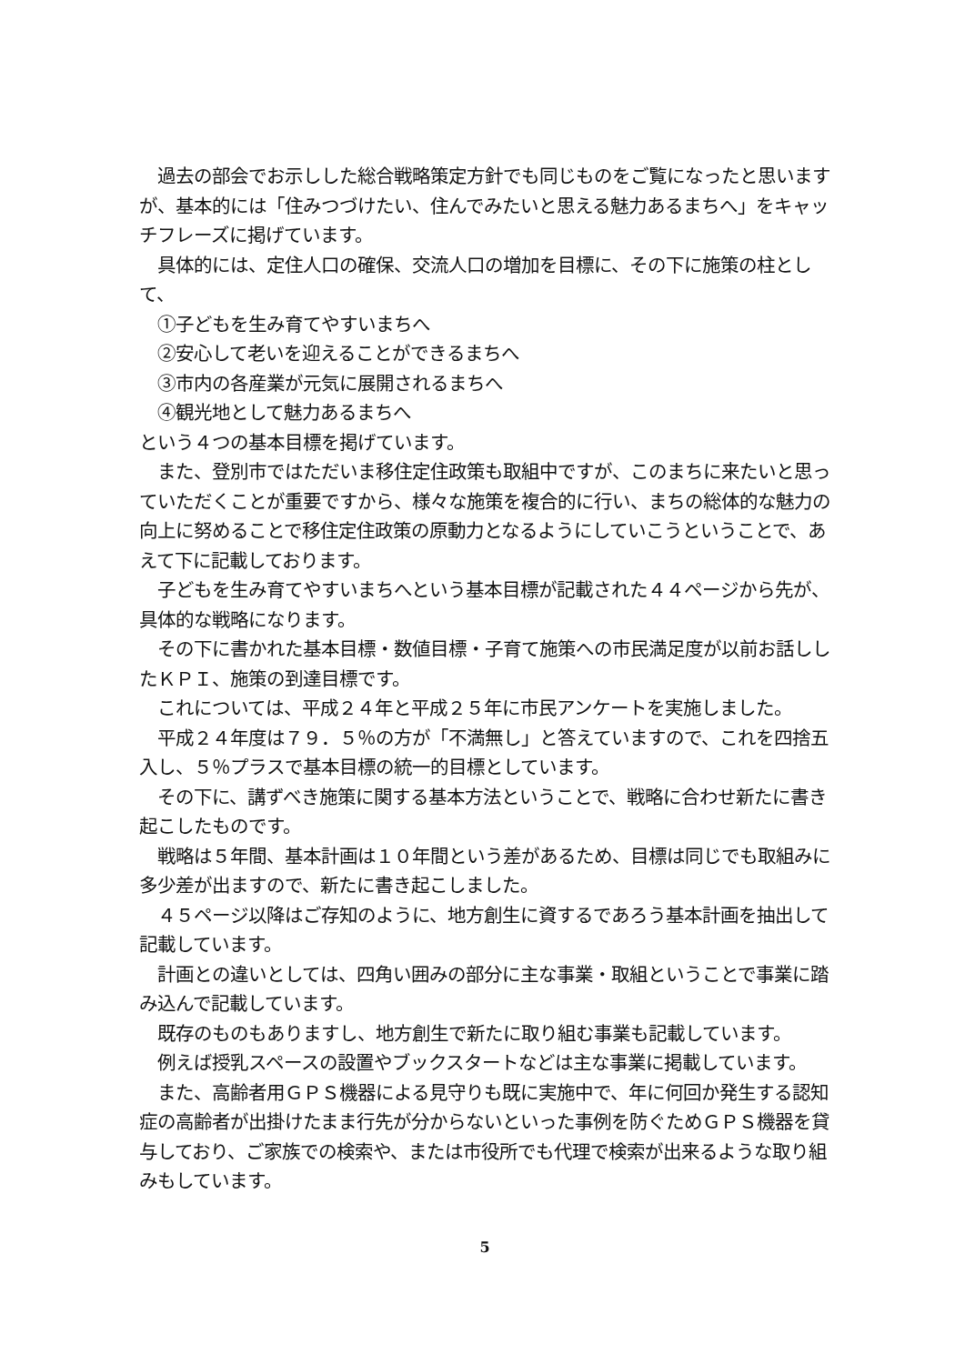過去の部会でお示しした総合戦略策定方針でも同じものをご覧になったと思いますが、基本的には「住みつづけたい、住んでみたいと思える魅力あるまちへ」をキャッチフレーズに掲げています。
　具体的には、定住人口の確保、交流人口の増加を目標に、その下に施策の柱として、
　①子どもを生み育てやすいまちへ
　②安心して老いを迎えることができるまちへ
　③市内の各産業が元気に展開されるまちへ
　④観光地として魅力あるまちへ
という４つの基本目標を掲げています。
　また、登別市ではただいま移住定住政策も取組中ですが、このまちに来たいと思っていただくことが重要ですから、様々な施策を複合的に行い、まちの総体的な魅力の向上に努めることで移住定住政策の原動力となるようにしていこうということで、あえて下に記載しております。
　子どもを生み育てやすいまちへという基本目標が記載された４４ページから先が、具体的な戦略になります。
　その下に書かれた基本目標・数値目標・子育て施策への市民満足度が以前お話ししたＫＰＩ、施策の到達目標です。
　これについては、平成２４年と平成２５年に市民アンケートを実施しました。
　平成２４年度は７９．５％の方が「不満無し」と答えていますので、これを四捨五入し、５％プラスで基本目標の統一的目標としています。
　その下に、講ずべき施策に関する基本方法ということで、戦略に合わせ新たに書き起こしたものです。
　戦略は５年間、基本計画は１０年間という差があるため、目標は同じでも取組みに多少差が出ますので、新たに書き起こしました。
　４５ページ以降はご存知のように、地方創生に資するであろう基本計画を抽出して記載しています。
　計画との違いとしては、四角い囲みの部分に主な事業・取組ということで事業に踏み込んで記載しています。
　既存のものもありますし、地方創生で新たに取り組む事業も記載しています。
　例えば授乳スペースの設置やブックスタートなどは主な事業に掲載しています。
　また、高齢者用ＧＰＳ機器による見守りも既に実施中で、年に何回か発生する認知症の高齢者が出掛けたまま行先が分からないといった事例を防ぐためＧＰＳ機器を貸与しており、ご家族での検索や、または市役所でも代理で検索が出来るような取り組みもしています。
5